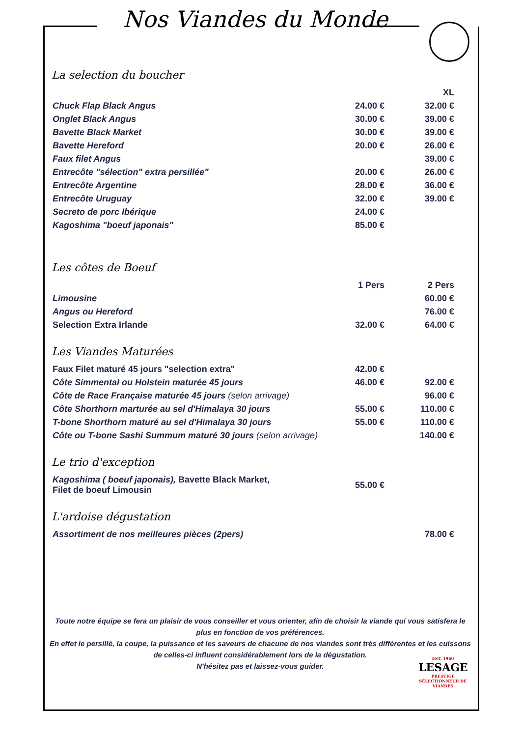Nos Viandes du Monde
La selection du boucher
| | | XL |
| --- | --- | --- |
| Chuck Flap Black Angus | 24.00 € | 32.00 € |
| Onglet Black Angus | 30.00 € | 39.00 € |
| Bavette Black Market | 30.00 € | 39.00 € |
| Bavette Hereford | 20.00 € | 26.00 € |
| Faux filet Angus | | 39.00 € |
| Entrecôte "sélection" extra persillée" | 20.00 € | 26.00 € |
| Entrecôte Argentine | 28.00 € | 36.00 € |
| Entrecôte Uruguay | 32.00 € | 39.00 € |
| Secreto de porc Ibérique | 24.00 € | |
| Kagoshima "boeuf japonais" | 85.00 € | |
Les côtes de Boeuf
| | 1 Pers | 2 Pers |
| --- | --- | --- |
| Limousine | | 60.00 € |
| Angus ou Hereford | | 76.00 € |
| Selection Extra Irlande | 32.00 € | 64.00 € |
Les Viandes Maturées
| Faux Filet maturé 45 jours "selection extra" | 42.00 € | |
| Côte Simmental ou Holstein maturée 45 jours | 46.00 € | 92.00 € |
| Côte de Race Française maturée 45 jours (selon arrivage) | | 96.00 € |
| Côte Shorthorn marturée au sel d'Himalaya 30 jours | 55.00 € | 110.00 € |
| T-bone Shorthorn maturé au sel d'Himalaya 30 jours | 55.00 € | 110.00 € |
| Côte ou T-bone Sashi Summum maturé 30 jours (selon arrivage) | | 140.00 € |
Le trio d'exception
| Kagoshima ( boeuf japonais), Bavette Black Market, Filet de boeuf Limousin | 55.00 € | |
L'ardoise dégustation
| Assortiment de nos meilleures pièces (2pers) | | 78.00 € |
Toute notre équipe se fera un plaisir de vous conseiller et vous orienter, afin de choisir la viande qui vous satisfera le plus en fonction de vos préférences.
En effet le persillé, la coupe, la puissance et les saveurs de chacune de nos viandes sont très différentes et les cuissons de celles-ci influent considérablement lors de la dégustation.
N'hésitez pas et laissez-vous guider.
EST. 1960
LESAGE
PRESTIGE
SÉLECTIONNEUR DE VIANDES